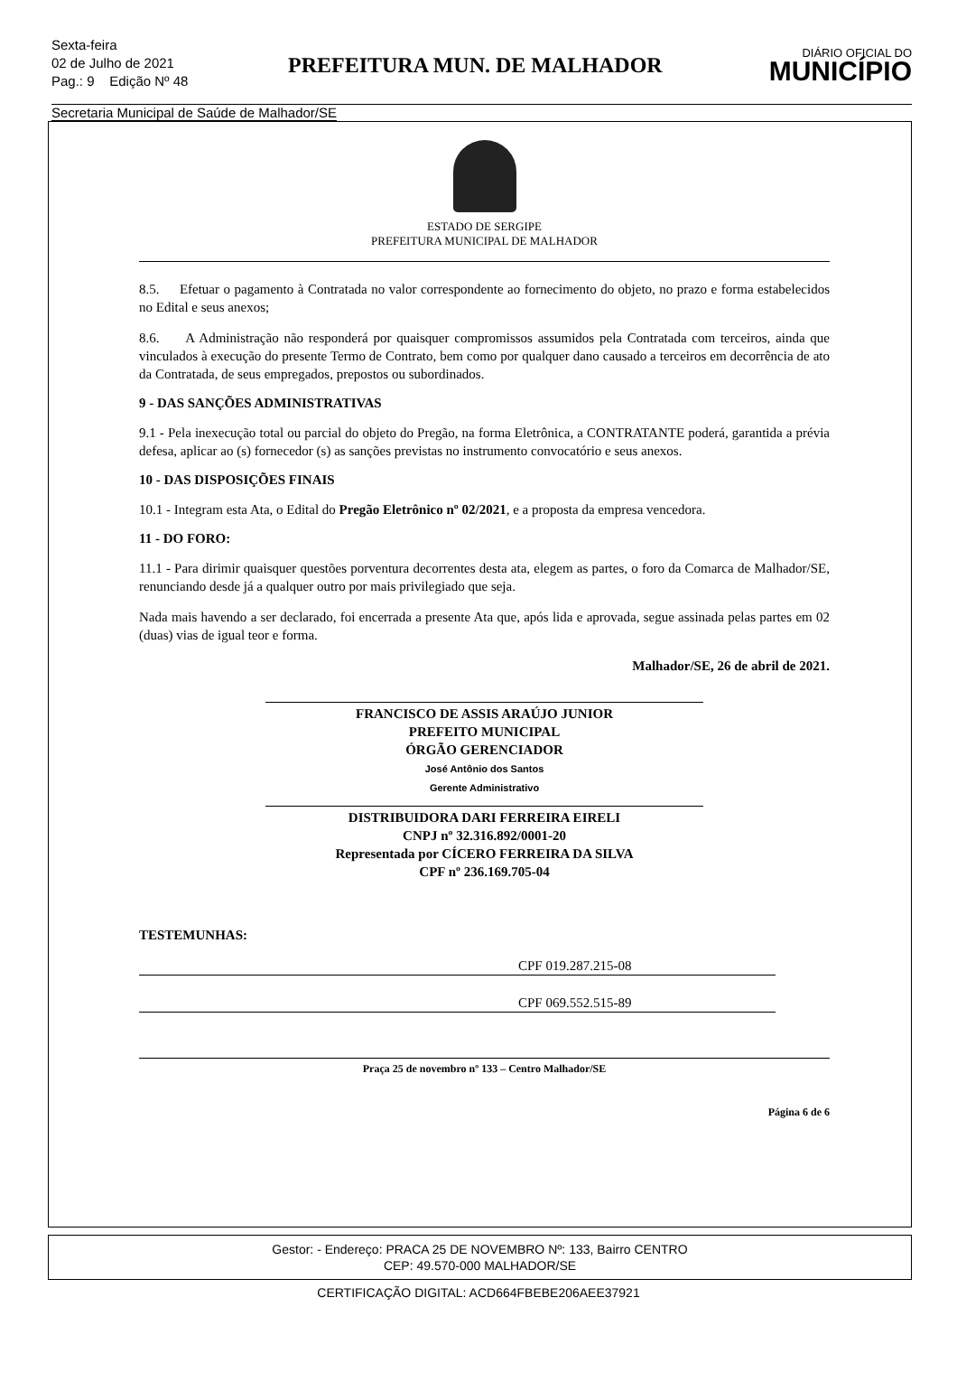Sexta-feira
02 de Julho de 2021
Pag.: 9 Edição Nº 48
PREFEITURA MUN. DE MALHADOR
DIÁRIO OFICIAL DO
MUNICÍPIO
Secretaria Municipal de Saúde de Malhador/SE
ESTADO DE SERGIPE
PREFEITURA MUNICIPAL DE MALHADOR
8.5. Efetuar o pagamento à Contratada no valor correspondente ao fornecimento do objeto, no prazo e forma estabelecidos no Edital e seus anexos;
8.6. A Administração não responderá por quaisquer compromissos assumidos pela Contratada com terceiros, ainda que vinculados à execução do presente Termo de Contrato, bem como por qualquer dano causado a terceiros em decorrência de ato da Contratada, de seus empregados, prepostos ou subordinados.
9 - DAS SANÇÕES ADMINISTRATIVAS
9.1 - Pela inexecução total ou parcial do objeto do Pregão, na forma Eletrônica, a CONTRATANTE poderá, garantida a prévia defesa, aplicar ao (s) fornecedor (s) as sanções previstas no instrumento convocatório e seus anexos.
10 - DAS DISPOSIÇÕES FINAIS
10.1 - Integram esta Ata, o Edital do Pregão Eletrônico nº 02/2021, e a proposta da empresa vencedora.
11 - DO FORO:
11.1 - Para dirimir quaisquer questões porventura decorrentes desta ata, elegem as partes, o foro da Comarca de Malhador/SE, renunciando desde já a qualquer outro por mais privilegiado que seja.
Nada mais havendo a ser declarado, foi encerrada a presente Ata que, após lida e aprovada, segue assinada pelas partes em 02 (duas) vias de igual teor e forma.
Malhador/SE, 26 de abril de 2021.
FRANCISCO DE ASSIS ARAÚJO JUNIOR
PREFEITO MUNICIPAL
ÓRGÃO GERENCIADOR
José Antônio dos Santos
Gerente Administrativo
DISTRIBUIDORA DARI FERREIRA EIRELI
CNPJ nº 32.316.892/0001-20
Representada por CÍCERO FERREIRA DA SILVA
CPF nº 236.169.705-04
TESTEMUNHAS:
CPF 019.287.215-08
CPF 069.552.515-89
Praça 25 de novembro nº 133 – Centro Malhador/SE
Página 6 de 6
Gestor: - Endereço: PRACA 25 DE NOVEMBRO Nº: 133, Bairro CENTRO
CEP: 49.570-000 MALHADOR/SE
CERTIFICAÇÃO DIGITAL: ACD664FBEBE206AEE37921